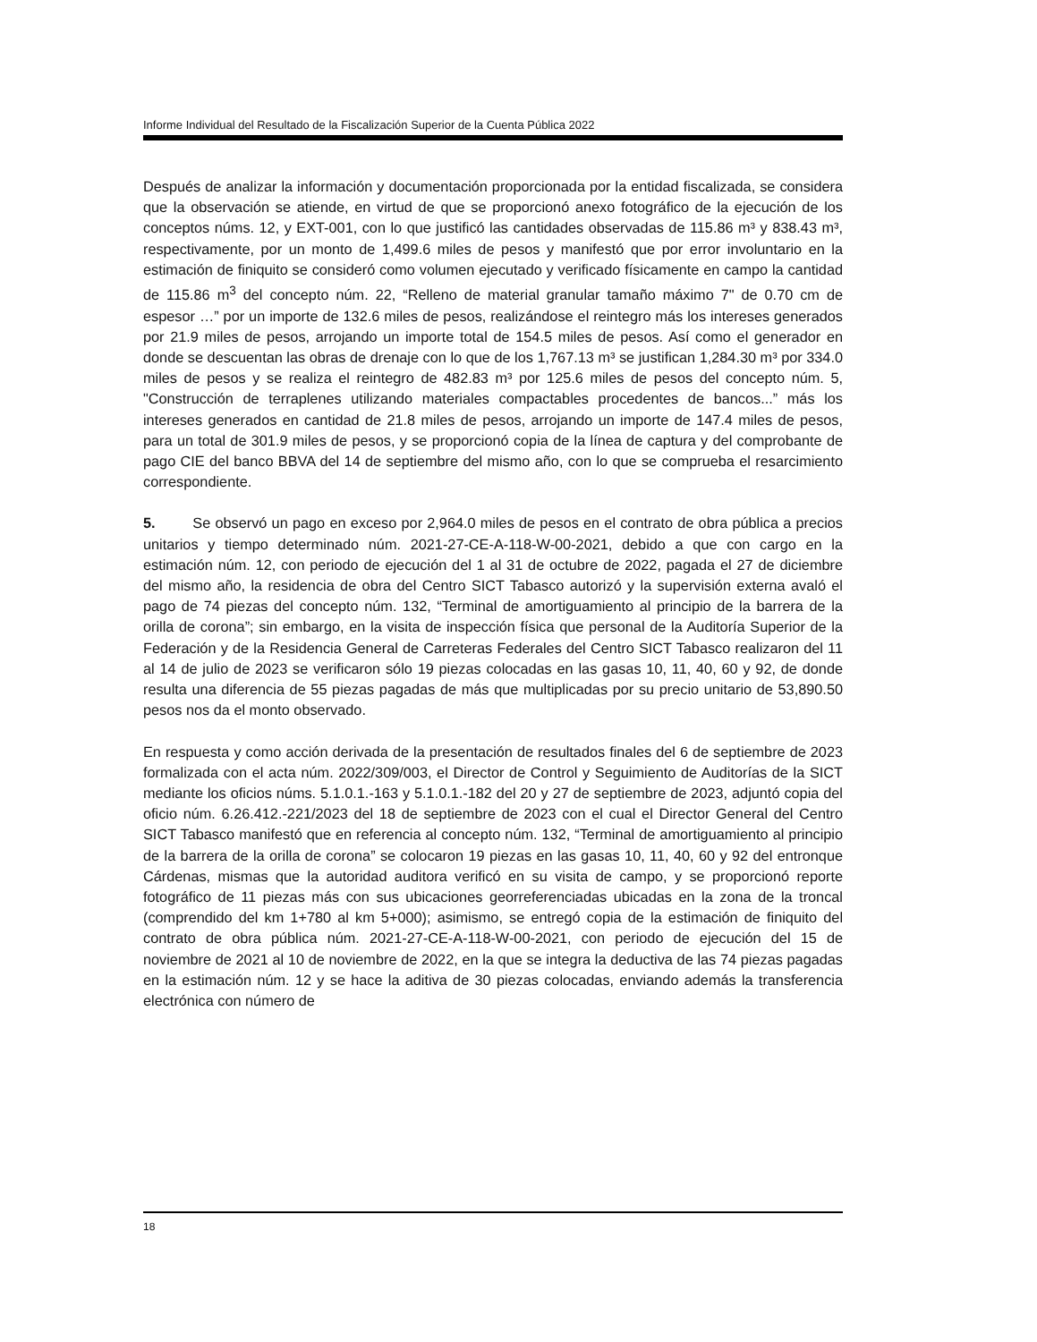Informe Individual del Resultado de la Fiscalización Superior de la Cuenta Pública 2022
Después de analizar la información y documentación proporcionada por la entidad fiscalizada, se considera que la observación se atiende, en virtud de que se proporcionó anexo fotográfico de la ejecución de los conceptos núms. 12, y EXT-001, con lo que justificó las cantidades observadas de 115.86 m³ y 838.43 m³, respectivamente, por un monto de 1,499.6 miles de pesos y manifestó que por error involuntario en la estimación de finiquito se consideró como volumen ejecutado y verificado físicamente en campo la cantidad de 115.86 m<sup>3</sup> del concepto núm. 22, “Relleno de material granular tamaño máximo 7" de 0.70 cm de espesor …” por un importe de 132.6 miles de pesos, realizándose el reintegro más los intereses generados por 21.9 miles de pesos, arrojando un importe total de 154.5 miles de pesos. Así como el generador en donde se descuentan las obras de drenaje con lo que de los 1,767.13 m³ se justifican 1,284.30 m³ por 334.0 miles de pesos y se realiza el reintegro de 482.83 m³ por 125.6 miles de pesos del concepto núm. 5, "Construcción de terraplenes utilizando materiales compactables procedentes de bancos...” más los intereses generados en cantidad de 21.8 miles de pesos, arrojando un importe de 147.4 miles de pesos, para un total de 301.9 miles de pesos, y se proporcionó copia de la línea de captura y del comprobante de pago CIE del banco BBVA del 14 de septiembre del mismo año, con lo que se comprueba el resarcimiento correspondiente.
5. Se observó un pago en exceso por 2,964.0 miles de pesos en el contrato de obra pública a precios unitarios y tiempo determinado núm. 2021-27-CE-A-118-W-00-2021, debido a que con cargo en la estimación núm. 12, con periodo de ejecución del 1 al 31 de octubre de 2022, pagada el 27 de diciembre del mismo año, la residencia de obra del Centro SICT Tabasco autorizó y la supervisión externa avaló el pago de 74 piezas del concepto núm. 132, “Terminal de amortiguamiento al principio de la barrera de la orilla de corona”; sin embargo, en la visita de inspección física que personal de la Auditoría Superior de la Federación y de la Residencia General de Carreteras Federales del Centro SICT Tabasco realizaron del 11 al 14 de julio de 2023 se verificaron sólo 19 piezas colocadas en las gasas 10, 11, 40, 60 y 92, de donde resulta una diferencia de 55 piezas pagadas de más que multiplicadas por su precio unitario de 53,890.50 pesos nos da el monto observado.
En respuesta y como acción derivada de la presentación de resultados finales del 6 de septiembre de 2023 formalizada con el acta núm. 2022/309/003, el Director de Control y Seguimiento de Auditorías de la SICT mediante los oficios núms. 5.1.0.1.-163 y 5.1.0.1.-182 del 20 y 27 de septiembre de 2023, adjuntó copia del oficio núm. 6.26.412.-221/2023 del 18 de septiembre de 2023 con el cual el Director General del Centro SICT Tabasco manifestó que en referencia al concepto núm. 132, “Terminal de amortiguamiento al principio de la barrera de la orilla de corona” se colocaron 19 piezas en las gasas 10, 11, 40, 60 y 92 del entronque Cárdenas, mismas que la autoridad auditora verificó en su visita de campo, y se proporcionó reporte fotográfico de 11 piezas más con sus ubicaciones georreferenciadas ubicadas en la zona de la troncal (comprendido del km 1+780 al km 5+000); asimismo, se entregó copia de la estimación de finiquito del contrato de obra pública núm. 2021-27-CE-A-118-W-00-2021, con periodo de ejecución del 15 de noviembre de 2021 al 10 de noviembre de 2022, en la que se integra la deductiva de las 74 piezas pagadas en la estimación núm. 12 y se hace la aditiva de 30 piezas colocadas, enviando además la transferencia electrónica con número de
18